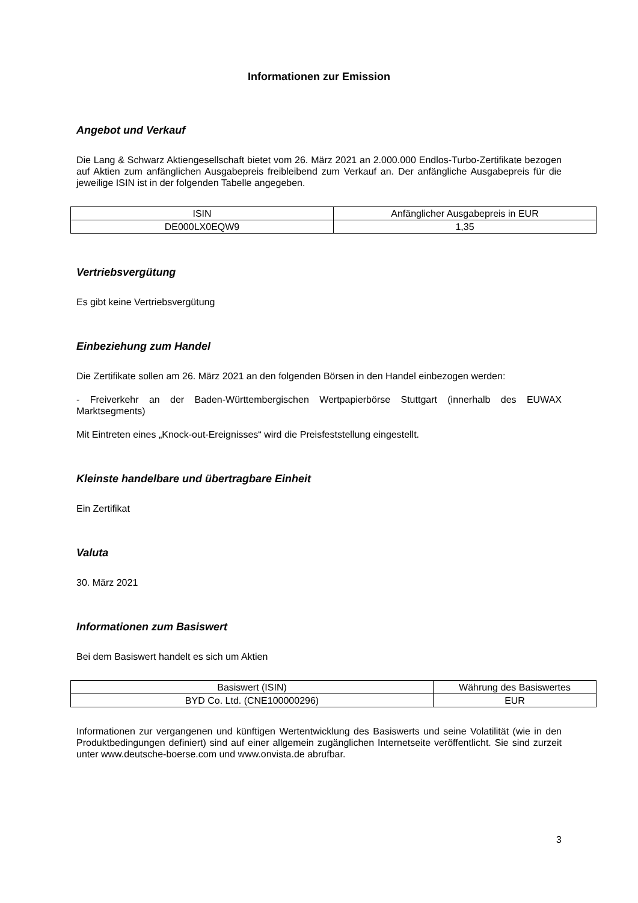Informationen zur Emission
Angebot und Verkauf
Die Lang & Schwarz Aktiengesellschaft bietet vom 26. März 2021 an 2.000.000 Endlos-Turbo-Zertifikate bezogen auf Aktien zum anfänglichen Ausgabepreis freibleibend zum Verkauf an. Der anfängliche Ausgabepreis für die jeweilige ISIN ist in der folgenden Tabelle angegeben.
| ISIN | Anfänglicher Ausgabepreis in EUR |
| DE000LX0EQW9 | 1,35 |
Vertriebsvergütung
Es gibt keine Vertriebsvergütung
Einbeziehung zum Handel
Die Zertifikate sollen am 26. März 2021 an den folgenden Börsen in den Handel einbezogen werden:
- Freiverkehr an der Baden-Württembergischen Wertpapierbörse Stuttgart (innerhalb des EUWAX Marktsegments)
Mit Eintreten eines „Knock-out-Ereignisses“ wird die Preisfeststellung eingestellt.
Kleinste handelbare und übertragbare Einheit
Ein Zertifikat
Valuta
30. März 2021
Informationen zum Basiswert
Bei dem Basiswert handelt es sich um Aktien
| Basiswert (ISIN) | Währung des Basiswertes |
| BYD Co. Ltd. (CNE100000296) | EUR |
Informationen zur vergangenen und künftigen Wertentwicklung des Basiswerts und seine Volatilität (wie in den Produktbedingungen definiert) sind auf einer allgemein zugänglichen Internetseite veröffentlicht. Sie sind zurzeit unter www.deutsche-boerse.com und www.onvista.de abrufbar.
3